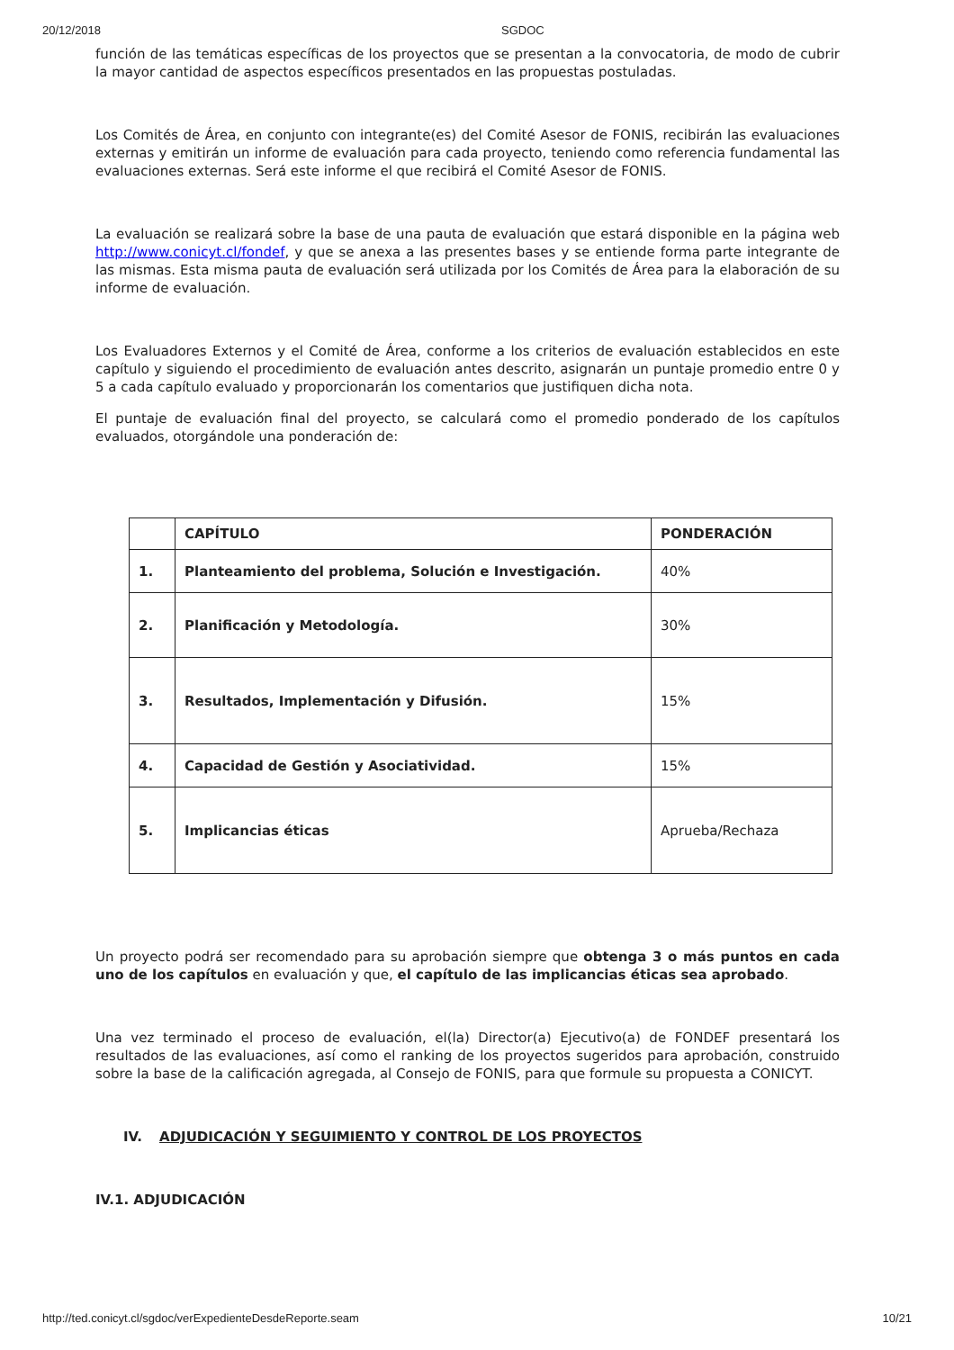20/12/2018 SGDOC
función de las temáticas específicas de los proyectos que se presentan a la convocatoria, de modo de cubrir la mayor cantidad de aspectos específicos presentados en las propuestas postuladas.
Los Comités de Área, en conjunto con integrante(es) del Comité Asesor de FONIS, recibirán las evaluaciones externas y emitirán un informe de evaluación para cada proyecto, teniendo como referencia fundamental las evaluaciones externas. Será este informe el que recibirá el Comité Asesor de FONIS.
La evaluación se realizará sobre la base de una pauta de evaluación que estará disponible en la página web http://www.conicyt.cl/fondef, y que se anexa a las presentes bases y se entiende forma parte integrante de las mismas. Esta misma pauta de evaluación será utilizada por los Comités de Área para la elaboración de su informe de evaluación.
Los Evaluadores Externos y el Comité de Área, conforme a los criterios de evaluación establecidos en este capítulo y siguiendo el procedimiento de evaluación antes descrito, asignarán un puntaje promedio entre 0 y 5 a cada capítulo evaluado y proporcionarán los comentarios que justifiquen dicha nota.
El puntaje de evaluación final del proyecto, se calculará como el promedio ponderado de los capítulos evaluados, otorgándole una ponderación de:
| | CAPÍTULO | PONDERACIÓN |
| --- | --- | --- |
| 1. | Planteamiento del problema, Solución e Investigación. | 40% |
| 2. | Planificación y Metodología. | 30% |
| 3. | Resultados, Implementación y Difusión. | 15% |
| 4. | Capacidad de Gestión y Asociatividad. | 15% |
| 5. | Implicancias éticas | Aprueba/Rechaza |
Un proyecto podrá ser recomendado para su aprobación siempre que obtenga 3 o más puntos en cada uno de los capítulos en evaluación y que, el capítulo de las implicancias éticas sea aprobado.
Una vez terminado el proceso de evaluación, el(la) Director(a) Ejecutivo(a) de FONDEF presentará los resultados de las evaluaciones, así como el ranking de los proyectos sugeridos para aprobación, construido sobre la base de la calificación agregada, al Consejo de FONIS, para que formule su propuesta a CONICYT.
IV. ADJUDICACIÓN Y SEGUIMIENTO Y CONTROL DE LOS PROYECTOS
IV.1. ADJUDICACIÓN
http://ted.conicyt.cl/sgdoc/verExpedienteDesdeReporte.seam 10/21